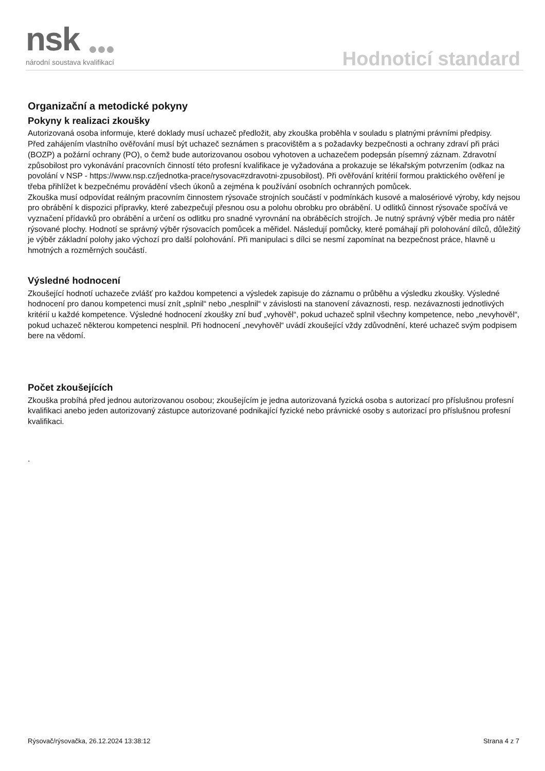nsk
národní soustava kvalifikací
Hodnoticí standard
Organizační a metodické pokyny
Pokyny k realizaci zkoušky
Autorizovaná osoba informuje, které doklady musí uchazeč předložit, aby zkouška proběhla v souladu s platnými právními předpisy.
Před zahájením vlastního ověřování musí být uchazeč seznámen s pracovištěm a s požadavky bezpečnosti a ochrany zdraví při práci (BOZP) a požární ochrany (PO), o čemž bude autorizovanou osobou vyhotoven a uchazečem podepsán písemný záznam. Zdravotní způsobilost pro vykonávání pracovních činností této profesní kvalifikace je vyžadována a prokazuje se lékařským potvrzením (odkaz na povolání v NSP - https://www.nsp.cz/jednotka-prace/rysovac#zdravotni-zpusobilost). Při ověřování kritérií formou praktického ověření je třeba přihlížet k bezpečnému provádění všech úkonů a zejména k používání osobních ochranných pomůcek.
Zkouška musí odpovídat reálným pracovním činnostem rýsovače strojních součástí v podmínkách kusové a malosériové výroby, kdy nejsou pro obrábění k dispozici přípravky, které zabezpečují přesnou osu a polohu obrobku pro obrábění. U odlitků činnost rýsovače spočívá ve vyznačení přídavků pro obrábění a určení os odlitku pro snadné vyrovnání na obráběcích strojích. Je nutný správný výběr media pro nátěr rýsované plochy. Hodnotí se správný výběr rýsovacích pomůcek a měřidel. Následují pomůcky, které pomáhají při polohování dílců, důležitý je výběr základní polohy jako výchozí pro další polohování. Při manipulaci s dílci se nesmí zapomínat na bezpečnost práce, hlavně u hmotných a rozměrných součástí.
Výsledné hodnocení
Zkoušející hodnotí uchazeče zvlášť pro každou kompetenci a výsledek zapisuje do záznamu o průběhu a výsledku zkoušky. Výsledné hodnocení pro danou kompetenci musí znít „splnil“ nebo „nesplnil“ v závislosti na stanovení závaznosti, resp. nezávaznosti jednotlivých kritérií u každé kompetence. Výsledné hodnocení zkoušky zní buď „vyhověl“, pokud uchazeč splnil všechny kompetence, nebo „nevyhověl“, pokud uchazeč některou kompetenci nesplnil. Při hodnocení „nevyhověl“ uvádí zkoušející vždy zdůvodnění, které uchazeč svým podpisem bere na vědomí.
Počet zkoušejících
Zkouška probíhá před jednou autorizovanou osobou; zkoušejícím je jedna autorizovaná fyzická osoba s autorizací pro příslušnou profesní kvalifikaci anebo jeden autorizovaný zástupce autorizované podnikající fyzické nebo právnické osoby s autorizací pro příslušnou profesní kvalifikaci.
.
Rýsovač/rýsovačka, 26.12.2024 13:38:12 Strana 4 z 7